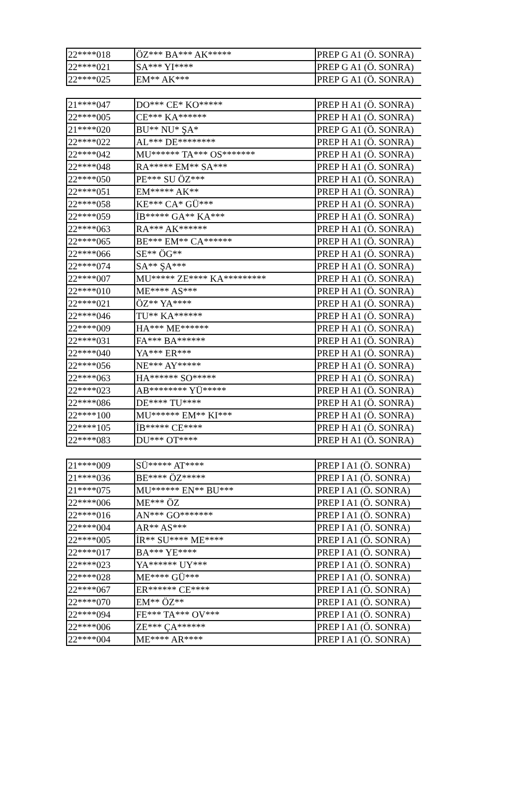| 22****018 | ÖZ*** BA*** AK***** | PREP G A1 (Ö. SONRA) |
| 22****021 | SA*** YI**** | PREP G A1 (Ö. SONRA) |
| 22****025 | EM** AK*** | PREP G A1 (Ö. SONRA) |
| 21****047 | DO*** CE* KO***** | PREP H A1 (Ö. SONRA) |
| 22****005 | CE*** KA****** | PREP H A1 (Ö. SONRA) |
| 21****020 | BU** NU* ŞA* | PREP G A1 (Ö. SONRA) |
| 22****022 | AL*** DE******** | PREP H A1 (Ö. SONRA) |
| 22****042 | MU****** TA*** OS******* | PREP H A1 (Ö. SONRA) |
| 22****048 | RA***** EM** SA*** | PREP H A1 (Ö. SONRA) |
| 22****050 | PE*** SU ÖZ*** | PREP H A1 (Ö. SONRA) |
| 22****051 | EM***** AK** | PREP H A1 (Ö. SONRA) |
| 22****058 | KE*** CA* GÜ*** | PREP H A1 (Ö. SONRA) |
| 22****059 | İB***** GA** KA*** | PREP H A1 (Ö. SONRA) |
| 22****063 | RA*** AK****** | PREP H A1 (Ö. SONRA) |
| 22****065 | BE*** EM** CA****** | PREP H A1 (Ö. SONRA) |
| 22****066 | SE** ÖG** | PREP H A1 (Ö. SONRA) |
| 22****074 | SA** ŞA*** | PREP H A1 (Ö. SONRA) |
| 22****007 | MU***** ZE**** KA********* | PREP H A1 (Ö. SONRA) |
| 22****010 | ME**** AS*** | PREP H A1 (Ö. SONRA) |
| 22****021 | ÖZ** YA**** | PREP H A1 (Ö. SONRA) |
| 22****046 | TU** KA****** | PREP H A1 (Ö. SONRA) |
| 22****009 | HA*** ME****** | PREP H A1 (Ö. SONRA) |
| 22****031 | FA*** BA****** | PREP H A1 (Ö. SONRA) |
| 22****040 | YA*** ER*** | PREP H A1 (Ö. SONRA) |
| 22****056 | NE*** AY***** | PREP H A1 (Ö. SONRA) |
| 22****063 | HA****** SO***** | PREP H A1 (Ö. SONRA) |
| 22****023 | AB******** YÜ***** | PREP H A1 (Ö. SONRA) |
| 22****086 | DE**** TU**** | PREP H A1 (Ö. SONRA) |
| 22****100 | MU****** EM** KI*** | PREP H A1 (Ö. SONRA) |
| 22****105 | İB***** CE**** | PREP H A1 (Ö. SONRA) |
| 22****083 | DU*** OT**** | PREP H A1 (Ö. SONRA) |
| 21****009 | SÜ***** AT**** | PREP I A1 (Ö. SONRA) |
| 21****036 | BE**** ÖZ***** | PREP I A1 (Ö. SONRA) |
| 21****075 | MU****** EN** BU*** | PREP I A1 (Ö. SONRA) |
| 22****006 | ME*** ÖZ | PREP I A1 (Ö. SONRA) |
| 22****016 | AN*** GO******* | PREP I A1 (Ö. SONRA) |
| 22****004 | AR** AS*** | PREP I A1 (Ö. SONRA) |
| 22****005 | İR** SU**** ME**** | PREP I A1 (Ö. SONRA) |
| 22****017 | BA*** YE**** | PREP I A1 (Ö. SONRA) |
| 22****023 | YA****** UY*** | PREP I A1 (Ö. SONRA) |
| 22****028 | ME**** GÜ*** | PREP I A1 (Ö. SONRA) |
| 22****067 | ER****** CE**** | PREP I A1 (Ö. SONRA) |
| 22****070 | EM** ÖZ** | PREP I A1 (Ö. SONRA) |
| 22****094 | FE*** TA*** OV*** | PREP I A1 (Ö. SONRA) |
| 22****006 | ZE*** ÇA****** | PREP I A1 (Ö. SONRA) |
| 22****004 | ME**** AR**** | PREP I A1 (Ö. SONRA) |